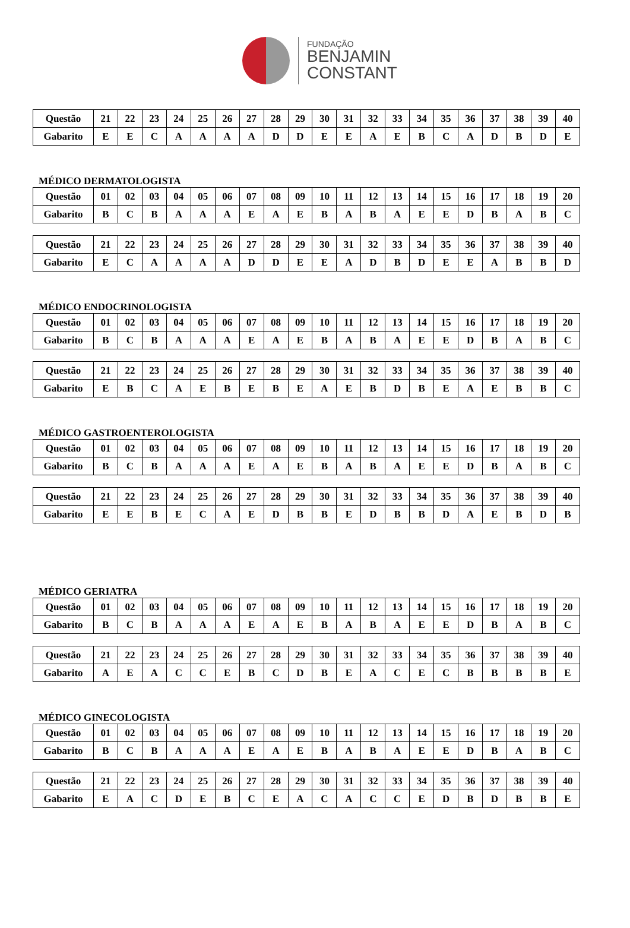FUNDAÇÃO
BENJAMIN
CONSTANT
| Questão | 21 | 22 | 23 | 24 | 25 | 26 | 27 | 28 | 29 | 30 | 31 | 32 | 33 | 34 | 35 | 36 | 37 | 38 | 39 | 40 |
| Gabarito | E | E | C | A | A | A | A | D | D | E | E | A | E | B | C | A | D | B | D | E |
MÉDICO DERMATOLOGISTA
| Questão | 01 | 02 | 03 | 04 | 05 | 06 | 07 | 08 | 09 | 10 | 11 | 12 | 13 | 14 | 15 | 16 | 17 | 18 | 19 | 20 |
| Gabarito | B | C | B | A | A | A | E | A | E | B | A | B | A | E | E | D | B | A | B | C |
| Questão | 21 | 22 | 23 | 24 | 25 | 26 | 27 | 28 | 29 | 30 | 31 | 32 | 33 | 34 | 35 | 36 | 37 | 38 | 39 | 40 |
| Gabarito | E | C | A | A | A | A | D | D | E | E | A | D | B | D | E | E | A | B | B | D |
MÉDICO ENDOCRINOLOGISTA
| Questão | 01 | 02 | 03 | 04 | 05 | 06 | 07 | 08 | 09 | 10 | 11 | 12 | 13 | 14 | 15 | 16 | 17 | 18 | 19 | 20 |
| Gabarito | B | C | B | A | A | A | E | A | E | B | A | B | A | E | E | D | B | A | B | C |
| Questão | 21 | 22 | 23 | 24 | 25 | 26 | 27 | 28 | 29 | 30 | 31 | 32 | 33 | 34 | 35 | 36 | 37 | 38 | 39 | 40 |
| Gabarito | E | B | C | A | E | B | E | B | E | A | E | B | D | B | E | A | E | B | B | C |
MÉDICO GASTROENTEROLOGISTA
| Questão | 01 | 02 | 03 | 04 | 05 | 06 | 07 | 08 | 09 | 10 | 11 | 12 | 13 | 14 | 15 | 16 | 17 | 18 | 19 | 20 |
| Gabarito | B | C | B | A | A | A | E | A | E | B | A | B | A | E | E | D | B | A | B | C |
| Questão | 21 | 22 | 23 | 24 | 25 | 26 | 27 | 28 | 29 | 30 | 31 | 32 | 33 | 34 | 35 | 36 | 37 | 38 | 39 | 40 |
| Gabarito | E | E | B | E | C | A | E | D | B | B | E | D | B | B | D | A | E | B | D | B |
MÉDICO GERIATRA
| Questão | 01 | 02 | 03 | 04 | 05 | 06 | 07 | 08 | 09 | 10 | 11 | 12 | 13 | 14 | 15 | 16 | 17 | 18 | 19 | 20 |
| Gabarito | B | C | B | A | A | A | E | A | E | B | A | B | A | E | E | D | B | A | B | C |
| Questão | 21 | 22 | 23 | 24 | 25 | 26 | 27 | 28 | 29 | 30 | 31 | 32 | 33 | 34 | 35 | 36 | 37 | 38 | 39 | 40 |
| Gabarito | A | E | A | C | C | E | B | C | D | B | E | A | C | E | C | B | B | B | B | E |
MÉDICO GINECOLOGISTA
| Questão | 01 | 02 | 03 | 04 | 05 | 06 | 07 | 08 | 09 | 10 | 11 | 12 | 13 | 14 | 15 | 16 | 17 | 18 | 19 | 20 |
| Gabarito | B | C | B | A | A | A | E | A | E | B | A | B | A | E | E | D | B | A | B | C |
| Questão | 21 | 22 | 23 | 24 | 25 | 26 | 27 | 28 | 29 | 30 | 31 | 32 | 33 | 34 | 35 | 36 | 37 | 38 | 39 | 40 |
| Gabarito | E | A | C | D | E | B | C | E | A | C | A | C | C | E | D | B | D | B | B | E |